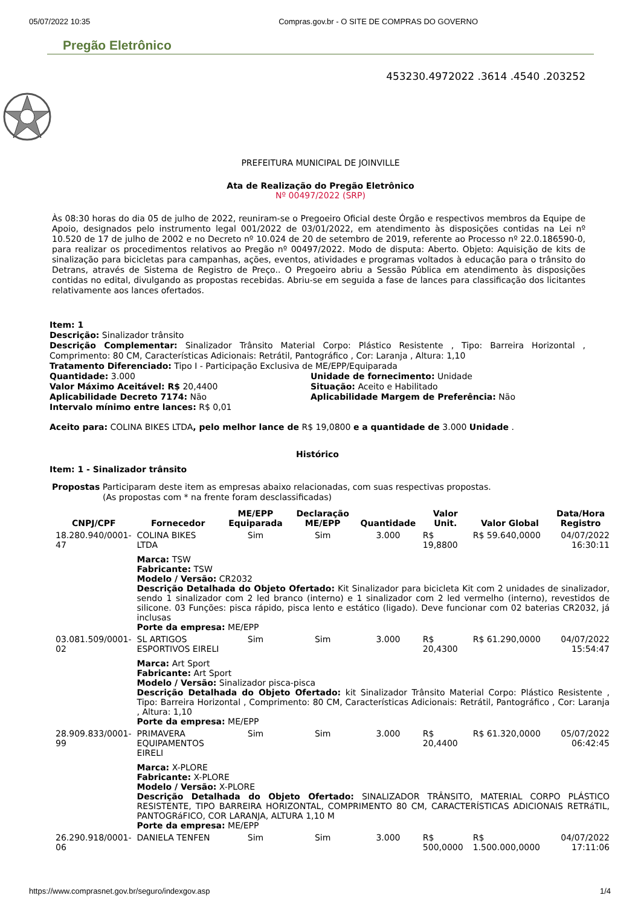05/07/2022 10:35 Compras.gov.br - O SITE DE COMPRAS DO GOVERNO
Pregão Eletrônico
453230.4972022 .3614 .4540 .203252
PREFEITURA MUNICIPAL DE JOINVILLE
Ata de Realização do Pregão Eletrônico
Nº 00497/2022 (SRP)
Às 08:30 horas do dia 05 de julho de 2022, reuniram-se o Pregoeiro Oficial deste Órgão e respectivos membros da Equipe de Apoio, designados pelo instrumento legal 001/2022 de 03/01/2022, em atendimento às disposições contidas na Lei nº 10.520 de 17 de julho de 2002 e no Decreto nº 10.024 de 20 de setembro de 2019, referente ao Processo nº 22.0.186590-0, para realizar os procedimentos relativos ao Pregão nº 00497/2022. Modo de disputa: Aberto. Objeto: Aquisição de kits de sinalização para bicicletas para campanhas, ações, eventos, atividades e programas voltados à educação para o trânsito do Detrans, através de Sistema de Registro de Preço.. O Pregoeiro abriu a Sessão Pública em atendimento às disposições contidas no edital, divulgando as propostas recebidas. Abriu-se em seguida a fase de lances para classificação dos licitantes relativamente aos lances ofertados.
Item: 1
Descrição: Sinalizador trânsito
Descrição Complementar: Sinalizador Trânsito Material Corpo: Plástico Resistente , Tipo: Barreira Horizontal , Comprimento: 80 CM, Características Adicionais: Retrátil, Pantográfico , Cor: Laranja , Altura: 1,10
Tratamento Diferenciado: Tipo I - Participação Exclusiva de ME/EPP/Equiparada
Quantidade: 3.000 Unidade de fornecimento: Unidade
Valor Máximo Aceitável: R$ 20,4400 Situação: Aceito e Habilitado
Aplicabilidade Decreto 7174: Não Aplicabilidade Margem de Preferência: Não
Intervalo mínimo entre lances: R$ 0,01
Aceito para: COLINA BIKES LTDA, pelo melhor lance de R$ 19,0800 e a quantidade de 3.000 Unidade .
Histórico
Item: 1 - Sinalizador trânsito
Propostas Participaram deste item as empresas abaixo relacionadas, com suas respectivas propostas.
(As propostas com * na frente foram desclassificadas)
| CNPJ/CPF | Fornecedor | ME/EPP Equiparada | Declaração ME/EPP | Quantidade | Valor Unit. | Valor Global | Data/Hora Registro |
| --- | --- | --- | --- | --- | --- | --- | --- |
| 18.280.940/0001-47 | COLINA BIKES LTDA | Sim | Sim | 3.000 | R$ 19,8800 | R$ 59.640,0000 | 04/07/2022 16:30:11 |
| | Marca: TSW Fabricante: TSW Modelo / Versão: CR2032 Descrição Detalhada do Objeto Ofertado: Kit Sinalizador para bicicleta Kit com 2 unidades de sinalizador, sendo 1 sinalizador com 2 led branco (interno) e 1 sinalizador com 2 led vermelho (interno), revestidos de silicone. 03 Funções: pisca rápido, pisca lento e estático (ligado). Deve funcionar com 02 baterias CR2032, já inclusas Porte da empresa: ME/EPP | | | | | | |
| 03.081.509/0001-02 | SL ARTIGOS ESPORTIVOS EIRELI | Sim | Sim | 3.000 | R$ 20,4300 | R$ 61.290,0000 | 04/07/2022 15:54:47 |
| | Marca: Art Sport Fabricante: Art Sport Modelo / Versão: Sinalizador pisca-pisca Descrição Detalhada do Objeto Ofertado: kit Sinalizador Trânsito Material Corpo: Plástico Resistente , Tipo: Barreira Horizontal , Comprimento: 80 CM, Características Adicionais: Retrátil, Pantográfico , Cor: Laranja , Altura: 1,10 Porte da empresa: ME/EPP | | | | | | |
| 28.909.833/0001-99 | PRIMAVERA EQUIPAMENTOS EIRELI | Sim | Sim | 3.000 | R$ 20,4400 | R$ 61.320,0000 | 05/07/2022 06:42:45 |
| | Marca: X-PLORE Fabricante: X-PLORE Modelo / Versão: X-PLORE Descrição Detalhada do Objeto Ofertado: SINALIZADOR TRÂNSITO, MATERIAL CORPO PLÁSTICO RESISTENTE, TIPO BARREIRA HORIZONTAL, COMPRIMENTO 80 CM, CARACTERÍSTICAS ADICIONAIS RETRáTIL, PANTOGRáFICO, COR LARANJA, ALTURA 1,10 M Porte da empresa: ME/EPP | | | | | | |
| 26.290.918/0001-06 | DANIELA TENFEN | Sim | Sim | 3.000 | R$ 500,0000 | R$ 1.500.000,0000 | 04/07/2022 17:11:06 |
https://www.comprasnet.gov.br/seguro/indexgov.asp 1/4